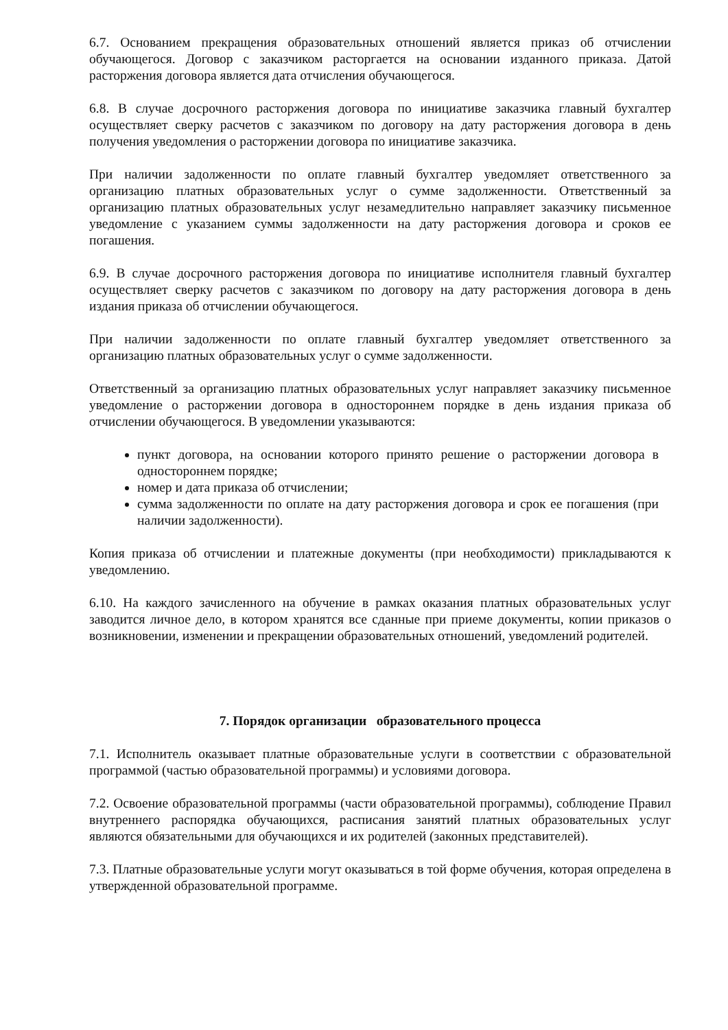6.7. Основанием прекращения образовательных отношений является приказ об отчислении обучающегося. Договор с заказчиком расторгается на основании изданного приказа. Датой расторжения договора является дата отчисления обучающегося.
6.8. В случае досрочного расторжения договора по инициативе заказчика главный бухгалтер осуществляет сверку расчетов с заказчиком по договору на дату расторжения договора в день получения уведомления о расторжении договора по инициативе заказчика.
При наличии задолженности по оплате главный бухгалтер уведомляет ответственного за организацию платных образовательных услуг о сумме задолженности. Ответственный за организацию платных образовательных услуг незамедлительно направляет заказчику письменное уведомление с указанием суммы задолженности на дату расторжения договора и сроков ее погашения.
6.9. В случае досрочного расторжения договора по инициативе исполнителя главный бухгалтер осуществляет сверку расчетов с заказчиком по договору на дату расторжения договора в день издания приказа об отчислении обучающегося.
При наличии задолженности по оплате главный бухгалтер уведомляет ответственного за организацию платных образовательных услуг о сумме задолженности.
Ответственный за организацию платных образовательных услуг направляет заказчику письменное уведомление о расторжении договора в одностороннем порядке в день издания приказа об отчислении обучающегося. В уведомлении указываются:
пункт договора, на основании которого принято решение о расторжении договора в одностороннем порядке;
номер и дата приказа об отчислении;
сумма задолженности по оплате на дату расторжения договора и срок ее погашения (при наличии задолженности).
Копия приказа об отчислении и платежные документы (при необходимости) прикладываются к уведомлению.
6.10. На каждого зачисленного на обучение в рамках оказания платных образовательных услуг заводится личное дело, в котором хранятся все сданные при приеме документы, копии приказов о возникновении, изменении и прекращении образовательных отношений, уведомлений родителей.
7. Порядок организации образовательного процесса
7.1. Исполнитель оказывает платные образовательные услуги в соответствии с образовательной программой (частью образовательной программы) и условиями договора.
7.2. Освоение образовательной программы (части образовательной программы), соблюдение Правил внутреннего распорядка обучающихся, расписания занятий платных образовательных услуг являются обязательными для обучающихся и их родителей (законных представителей).
7.3. Платные образовательные услуги могут оказываться в той форме обучения, которая определена в утвержденной образовательной программе.